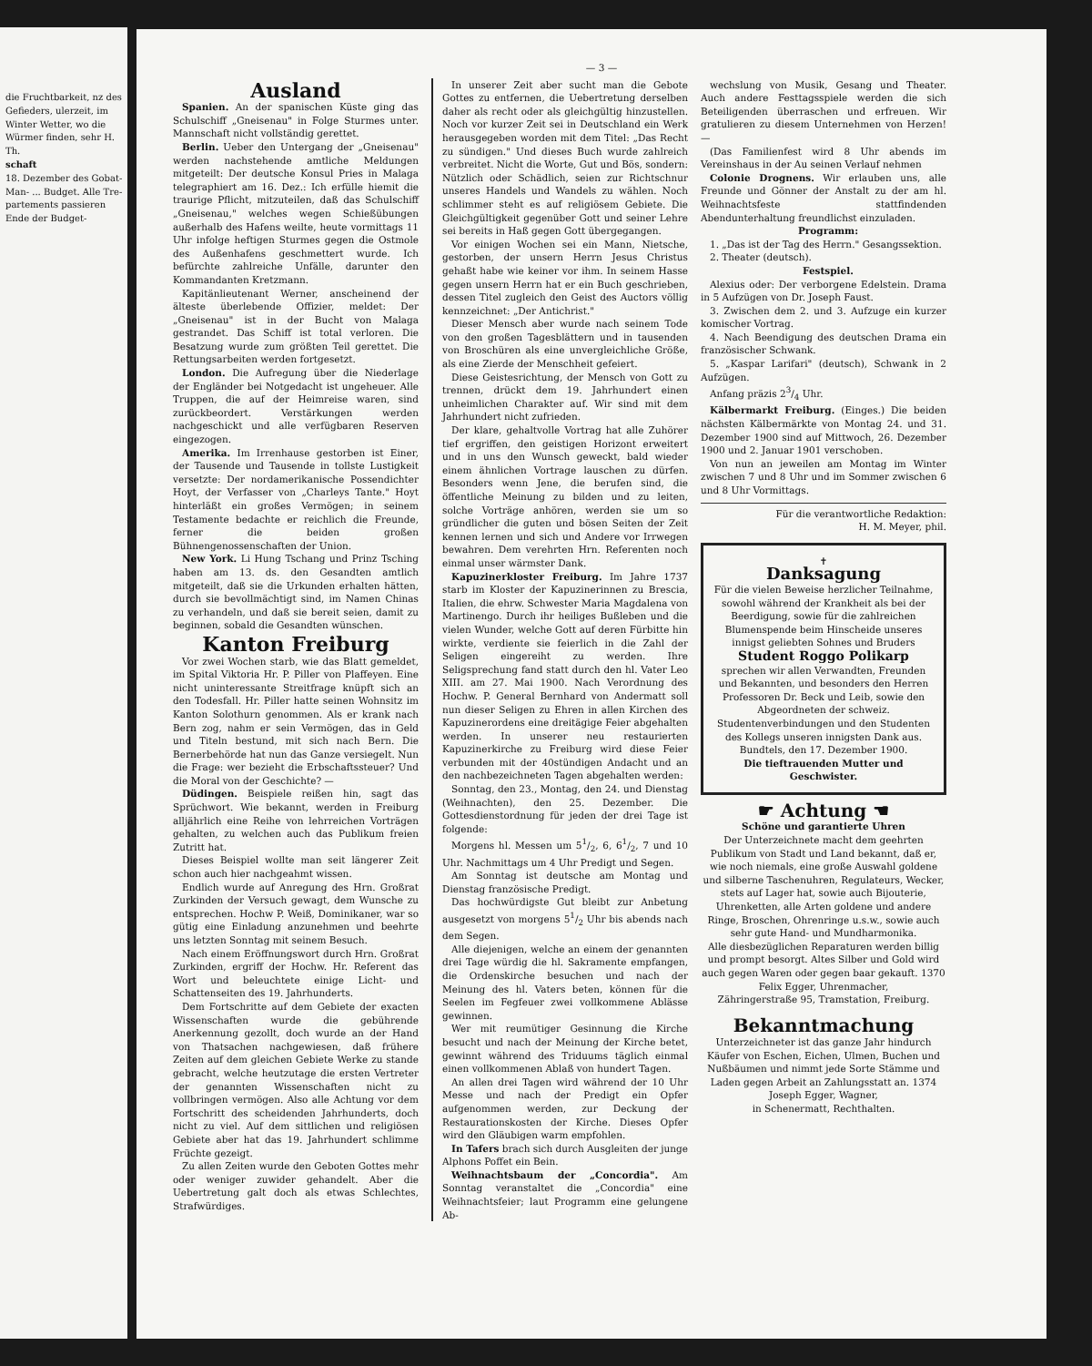die Fruchtbarkeit, nz des Gefieders, ulerzeit, im Winter Wetter, wo die Würmer finden, sehr H. Th.
schaft
18. Dezember des Gobat-Man- ... Budget. Alle Tre- partements passieren Ende der Budget-
— 3 —
Ausland
Spanien. An der spanischen Küste ging das Schulschiff „Gneisenau" in Folge Sturmes unter. Mannschaft nicht vollständig gerettet.
Berlin. Ueber den Untergang der „Gneisenau" werden nachstehende amtliche Meldungen mitgeteilt: Der deutsche Konsul Pries in Malaga telegraphiert am 16. Dez.: Ich erfülle hiemit die traurige Pflicht, mitzuteilen, daß das Schulschiff „Gneisenau," welches wegen Schießübungen außerhalb des Hafens weilte, heute vormittags 11 Uhr infolge heftigen Sturmes gegen die Ostmole des Außenhafens geschmettert wurde. Ich befürchte zahlreiche Unfälle, darunter den Kommandanten Kretzmann.
Kapitänlieutenant Werner, anscheinend der älteste überlebende Offizier, meldet: Der „Gneisenau" ist in der Bucht von Malaga gestrandet. Das Schiff ist total verloren. Die Besatzung wurde zum größten Teil gerettet. Die Rettungsarbeiten werden fortgesetzt.
London. Die Aufregung über die Niederlage der Engländer bei Notgedacht ist ungeheuer. Alle Truppen, die auf der Heimreise waren, sind zurückbeordert. Verstärkungen werden nachgeschickt und alle verfügbaren Reserven eingezogen.
Amerika. Im Irrenhause gestorben ist Einer, der Tausende und Tausende in tollste Lustigkeit versetzte: Der nordamerikanische Possendichter Hoyt, der Verfasser von „Charleys Tante." Hoyt hinterläßt ein großes Vermögen; in seinem Testamente bedachte er reichlich die Freunde, ferner die beiden großen Bühnengenossenschaften der Union.
New York. Li Hung Tschang und Prinz Tsching haben am 13. ds. den Gesandten amtlich mitgeteilt, daß sie die Urkunden erhalten hätten, durch sie bevollmächtigt sind, im Namen Chinas zu verhandeln, und daß sie bereit seien, damit zu beginnen, sobald die Gesandten wünschen.
Kanton Freiburg
Vor zwei Wochen starb, wie das Blatt gemeldet, im Spital Viktoria Hr. P. Piller von Plaffeyen. Eine nicht uninteressante Streitfrage knüpft sich an den Todesfall. Hr. Piller hatte seinen Wohnsitz im Kanton Solothurn genommen. Als er krank nach Bern zog, nahm er sein Vermögen, das in Geld und Titeln bestund, mit sich nach Bern. Die Bernerbehörde hat nun das Ganze versiegelt. Nun die Frage: wer bezieht die Erbschaftssteuer? Und die Moral von der Geschichte? —
Düdingen. Beispiele reißen hin, sagt das Sprüchwort. Wie bekannt, werden in Freiburg alljährlich eine Reihe von lehrreichen Vorträgen gehalten, zu welchen auch das Publikum freien Zutritt hat.
Dieses Beispiel wollte man seit längerer Zeit schon auch hier nachgeahmt wissen.
Endlich wurde auf Anregung des Hrn. Großrat Zurkinden der Versuch gewagt, dem Wunsche zu entsprechen. Hochw P. Weiß, Dominikaner, war so gütig eine Einladung anzunehmen und beehrte uns letzten Sonntag mit seinem Besuch.
Nach einem Eröffnungswort durch Hrn. Großrat Zurkinden, ergriff der Hochw. Hr. Referent das Wort und beleuchtete einige Licht- und Schattenseiten des 19. Jahrhunderts.
Dem Fortschritte auf dem Gebiete der exacten Wissenschaften wurde die gebührende Anerkennung gezollt, doch wurde an der Hand von Thatsachen nachgewiesen, daß frühere Zeiten auf dem gleichen Gebiete Werke zu stande gebracht, welche heutzutage die ersten Vertreter der genannten Wissenschaften nicht zu vollbringen vermögen. Also alle Achtung vor dem Fortschritt des scheidenden Jahrhunderts, doch nicht zu viel. Auf dem sittlichen und religiösen Gebiete aber hat das 19. Jahrhundert schlimme Früchte gezeigt.
Zu allen Zeiten wurde den Geboten Gottes mehr oder weniger zuwider gehandelt. Aber die Uebertretung galt doch als etwas Schlechtes, Strafwürdiges.
In unserer Zeit aber sucht man die Gebote Gottes zu entfernen, die Uebertretung derselben daher als recht oder als gleichgültig hinzustellen. Noch vor kurzer Zeit sei in Deutschland ein Werk herausgegeben worden mit dem Titel: „Das Recht zu sündigen." Und dieses Buch wurde zahlreich verbreitet. Nicht die Worte, Gut und Bös, sondern: Nützlich oder Schädlich, seien zur Richtschnur unseres Handels und Wandels zu wählen. Noch schlimmer steht es auf religiösem Gebiete. Die Gleichgültigkeit gegenüber Gott und seiner Lehre sei bereits in Haß gegen Gott übergegangen.
Vor einigen Wochen sei ein Mann, Nietsche, gestorben, der unsern Herrn Jesus Christus gehaßt habe wie keiner vor ihm. In seinem Hasse gegen unsern Herrn hat er ein Buch geschrieben, dessen Titel zugleich den Geist des Auctors völlig kennzeichnet: „Der Antichrist."
Dieser Mensch aber wurde nach seinem Tode von den großen Tagesblättern und in tausenden von Broschüren als eine unvergleichliche Größe, als eine Zierde der Menschheit gefeiert.
Diese Geistesrichtung, der Mensch von Gott zu trennen, drückt dem 19. Jahrhundert einen unheimlichen Charakter auf. Wir sind mit dem Jahrhundert nicht zufrieden.
Der klare, gehaltvolle Vortrag hat alle Zuhörer tief ergriffen, den geistigen Horizont erweitert und in uns den Wunsch geweckt, bald wieder einem ähnlichen Vortrage lauschen zu dürfen. Besonders wenn Jene, die berufen sind, die öffentliche Meinung zu bilden und zu leiten, solche Vorträge anhören, werden sie um so gründlicher die guten und bösen Seiten der Zeit kennen lernen und sich und Andere vor Irrwegen bewahren. Dem verehrten Hrn. Referenten noch einmal unser wärmster Dank.
Kapuzinerkloster Freiburg. Im Jahre 1737 starb im Kloster der Kapuzinerinnen zu Brescia, Italien, die ehrw. Schwester Maria Magdalena von Martinengo. Durch ihr heiliges Bußleben und die vielen Wunder, welche Gott auf deren Fürbitte hin wirkte, verdiente sie feierlich in die Zahl der Seligen eingereiht zu werden. Ihre Seligsprechung fand statt durch den hl. Vater Leo XIII. am 27. Mai 1900. Nach Verordnung des Hochw. P. General Bernhard von Andermatt soll nun dieser Seligen zu Ehren in allen Kirchen des Kapuzinerordens eine dreitägige Feier abgehalten werden. In unserer neu restaurierten Kapuzinerkirche zu Freiburg wird diese Feier verbunden mit der 40stündigen Andacht und an den nachbezeichneten Tagen abgehalten werden:
Sonntag, den 23., Montag, den 24. und Dienstag (Weihnachten), den 25. Dezember. Die Gottesdienstordnung für jeden der drei Tage ist folgende:
Morgens hl. Messen um 51/2, 6, 61/2, 7 und 10 Uhr. Nachmittags um 4 Uhr Predigt und Segen.
Am Sonntag ist deutsche am Montag und Dienstag französische Predigt.
Das hochwürdigste Gut bleibt zur Anbetung ausgesetzt von morgens 51/2 Uhr bis abends nach dem Segen.
Alle diejenigen, welche an einem der genannten drei Tage würdig die hl. Sakramente empfangen, die Ordenskirche besuchen und nach der Meinung des hl. Vaters beten, können für die Seelen im Fegfeuer zwei vollkommene Ablässe gewinnen.
Wer mit reumütiger Gesinnung die Kirche besucht und nach der Meinung der Kirche betet, gewinnt während des Triduums täglich einmal einen vollkommenen Ablaß von hundert Tagen.
An allen drei Tagen wird während der 10 Uhr Messe und nach der Predigt ein Opfer aufgenommen werden, zur Deckung der Restaurationskosten der Kirche. Dieses Opfer wird den Gläubigen warm empfohlen.
In Tafers brach sich durch Ausgleiten der junge Alphons Poffet ein Bein.
Weihnachtsbaum der „Concordia". Am Sonntag veranstaltet die „Concordia" eine Weihnachtsfeier; laut Programm eine gelungene Ab-
wechslung von Musik, Gesang und Theater. Auch andere Festtagsspiele werden die sich Beteiligenden überraschen und erfreuen. Wir gratulieren zu diesem Unternehmen von Herzen! —
(Das Familienfest wird 8 Uhr abends im Vereinshaus in der Au seinen Verlauf nehmen
Colonie Drognens. Wir erlauben uns, alle Freunde und Gönner der Anstalt zu der am hl. Weihnachtsfeste stattfindenden Abendunterhaltung freundlichst einzuladen.
Programm:
1. „Das ist der Tag des Herrn." Gesangssektion.
2. Theater (deutsch).
Festspiel.
Alexius oder: Der verborgene Edelstein. Drama in 5 Aufzügen von Dr. Joseph Faust.
3. Zwischen dem 2. und 3. Aufzuge ein kurzer komischer Vortrag.
4. Nach Beendigung des deutschen Drama ein französischer Schwank.
5. „Kaspar Larifari" (deutsch), Schwank in 2 Aufzügen.
Anfang präzis 23/4 Uhr.
Kälbermarkt Freiburg. (Einges.) Die beiden nächsten Kälbermärkte von Montag 24. und 31. Dezember 1900 sind auf Mittwoch, 26. Dezember 1900 und 2. Januar 1901 verschoben.
Von nun an jeweilen am Montag im Winter zwischen 7 und 8 Uhr und im Sommer zwischen 6 und 8 Uhr Vormittags.
Für die verantwortliche Redaktion:
H. M. Meyer, phil.
✝
Danksagung
Für die vielen Beweise herzlicher Teilnahme, sowohl während der Krankheit als bei der Beerdigung, sowie für die zahlreichen Blumenspende beim Hinscheide unseres innigst geliebten Sohnes und Bruders
Student Roggo Polikarp
sprechen wir allen Verwandten, Freunden und Bekannten, und besonders den Herren Professoren Dr. Beck und Leib, sowie den Abgeordneten der schweiz. Studentenverbindungen und den Studenten des Kollegs unseren innigsten Dank aus.
Bundtels, den 17. Dezember 1900.
Die tieftrauenden Mutter und Geschwister.
☛ Achtung ☚
Schöne und garantierte Uhren
Der Unterzeichnete macht dem geehrten Publikum von Stadt und Land bekannt, daß er, wie noch niemals, eine große Auswahl goldene und silberne Taschenuhren, Regulateurs, Wecker, stets auf Lager hat, sowie auch Bijouterie, Uhrenketten, alle Arten goldene und andere Ringe, Broschen, Ohrenringe u.s.w., sowie auch sehr gute Hand- und Mundharmonika.
Alle diesbezüglichen Reparaturen werden billig und prompt besorgt. Altes Silber und Gold wird auch gegen Waren oder gegen baar gekauft. 1370
Felix Egger, Uhrenmacher,
Zähringerstraße 95, Tramstation, Freiburg.
Bekanntmachung
Unterzeichneter ist das ganze Jahr hindurch Käufer von Eschen, Eichen, Ulmen, Buchen und Nußbäumen und nimmt jede Sorte Stämme und Laden gegen Arbeit an Zahlungsstatt an. 1374
Joseph Egger, Wagner,
in Schenermatt, Rechthalten.